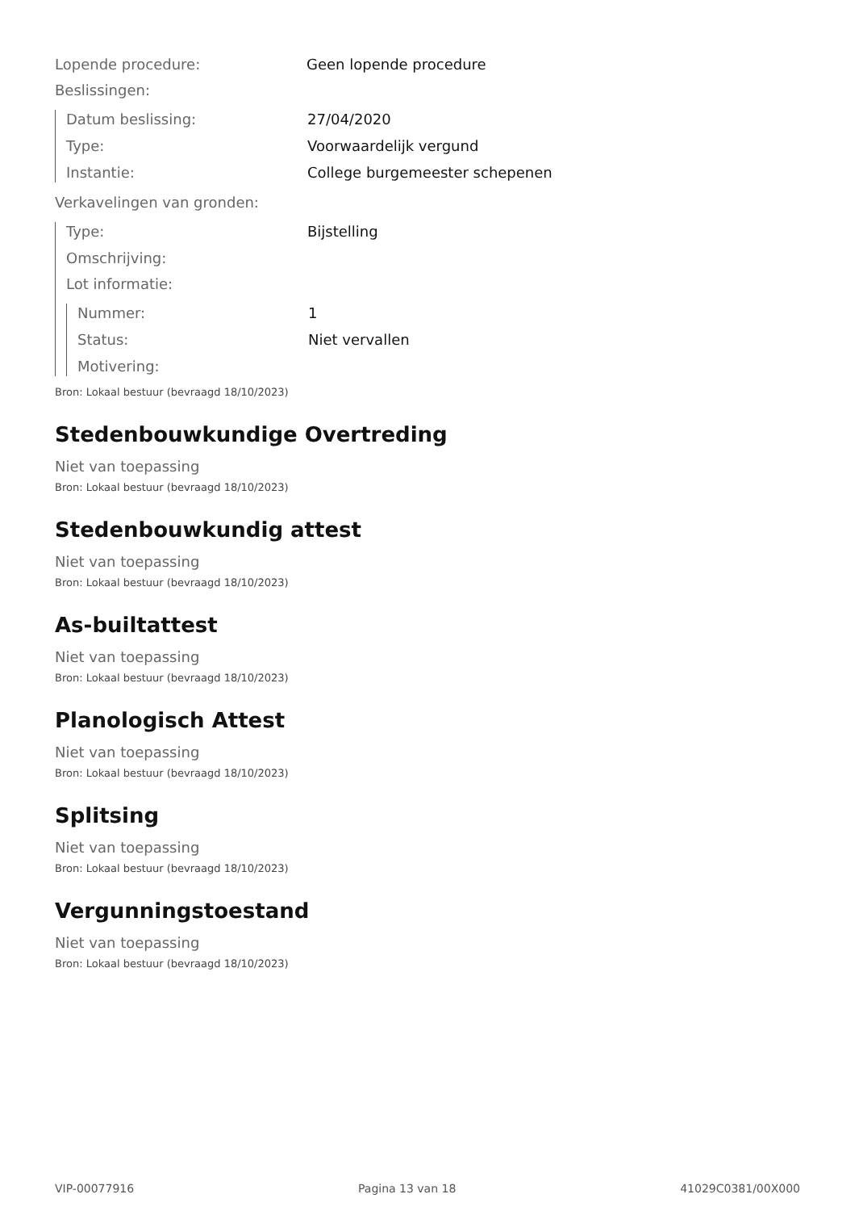Lopende procedure: Geen lopende procedure
Beslissingen:
Datum beslissing: 27/04/2020
Type: Voorwaardelijk vergund
Instantie: College burgemeester schepenen
Verkavelingen van gronden:
Type: Bijstelling
Omschrijving:
Lot informatie:
Nummer: 1
Status: Niet vervallen
Motivering:
Bron: Lokaal bestuur (bevraagd 18/10/2023)
Stedenbouwkundige Overtreding
Niet van toepassing
Bron: Lokaal bestuur (bevraagd 18/10/2023)
Stedenbouwkundig attest
Niet van toepassing
Bron: Lokaal bestuur (bevraagd 18/10/2023)
As-builtattest
Niet van toepassing
Bron: Lokaal bestuur (bevraagd 18/10/2023)
Planologisch Attest
Niet van toepassing
Bron: Lokaal bestuur (bevraagd 18/10/2023)
Splitsing
Niet van toepassing
Bron: Lokaal bestuur (bevraagd 18/10/2023)
Vergunningstoestand
Niet van toepassing
Bron: Lokaal bestuur (bevraagd 18/10/2023)
VIP-00077916 Pagina 13 van 18 41029C0381/00X000